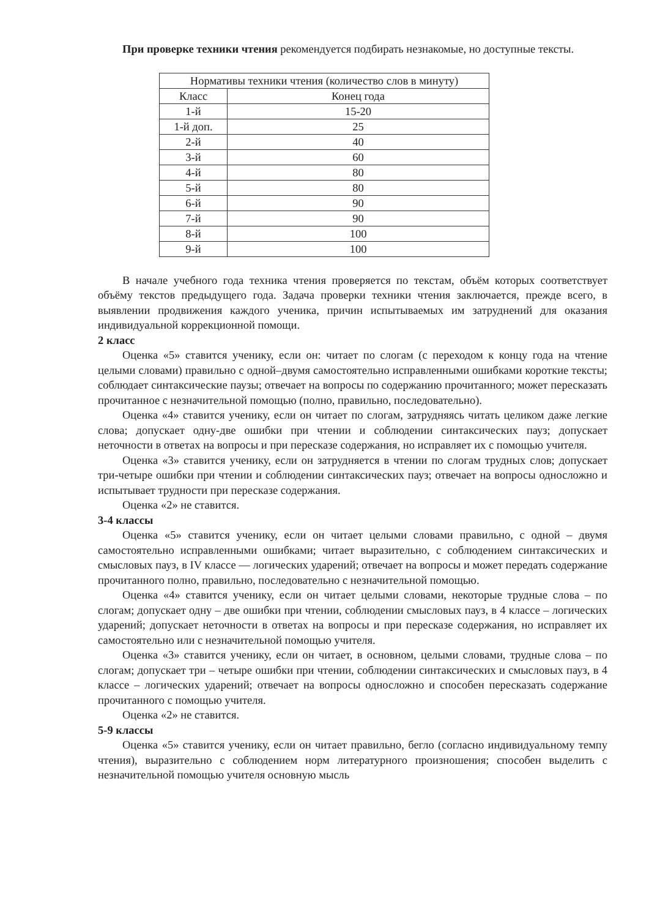При проверке техники чтения рекомендуется подбирать незнакомые, но доступные тексты.
| Нормативы техники чтения (количество слов в минуту) | |
| Класс | Конец года |
| 1-й | 15-20 |
| 1-й доп. | 25 |
| 2-й | 40 |
| 3-й | 60 |
| 4-й | 80 |
| 5-й | 80 |
| 6-й | 90 |
| 7-й | 90 |
| 8-й | 100 |
| 9-й | 100 |
В начале учебного года техника чтения проверяется по текстам, объём которых соответствует объёму текстов предыдущего года. Задача проверки техники чтения заключается, прежде всего, в выявлении продвижения каждого ученика, причин испытываемых им затруднений для оказания индивидуальной коррекционной помощи.
2 класс
Оценка «5» ставится ученику, если он: читает по слогам (с переходом к концу года на чтение целыми словами) правильно с одной–двумя самостоятельно исправленными ошибками короткие тексты; соблюдает синтаксические паузы; отвечает на вопросы по содержанию прочитанного; может пересказать прочитанное с незначительной помощью (полно, правильно, последовательно).
Оценка «4» ставится ученику, если он читает по слогам, затрудняясь читать целиком даже легкие слова; допускает одну-две ошибки при чтении и соблюдении синтаксических пауз; допускает неточности в ответах на вопросы и при пересказе содержания, но исправляет их с помощью учителя.
Оценка «3» ставится ученику, если он затрудняется в чтении по слогам трудных слов; допускает три-четыре ошибки при чтении и соблюдении синтаксических пауз; отвечает на вопросы односложно и испытывает трудности при пересказе содержания.
Оценка «2» не ставится.
3-4 классы
Оценка «5» ставится ученику, если он читает целыми словами правильно, с одной – двумя самостоятельно исправленными ошибками; читает выразительно, с соблюдением синтаксических и смысловых пауз, в IV классе — логических ударений; отвечает на вопросы и может передать содержание прочитанного полно, правильно, последовательно с незначительной помощью.
Оценка «4» ставится ученику, если он читает целыми словами, некоторые трудные слова – по слогам; допускает одну – две ошибки при чтении, соблюдении смысловых пауз, в 4 классе – логических ударений; допускает неточности в ответах на вопросы и при пересказе содержания, но исправляет их самостоятельно или с незначительной помощью учителя.
Оценка «3» ставится ученику, если он читает, в основном, целыми словами, трудные слова – по слогам; допускает три – четыре ошибки при чтении, соблюдении синтаксических и смысловых пауз, в 4 классе – логических ударений; отвечает на вопросы односложно и способен пересказать содержание прочитанного с помощью учителя.
Оценка «2» не ставится.
5-9 классы
Оценка «5» ставится ученику, если он читает правильно, бегло (согласно индивидуальному темпу чтения), выразительно с соблюдением норм литературного произношения; способен выделить с незначительной помощью учителя основную мысль